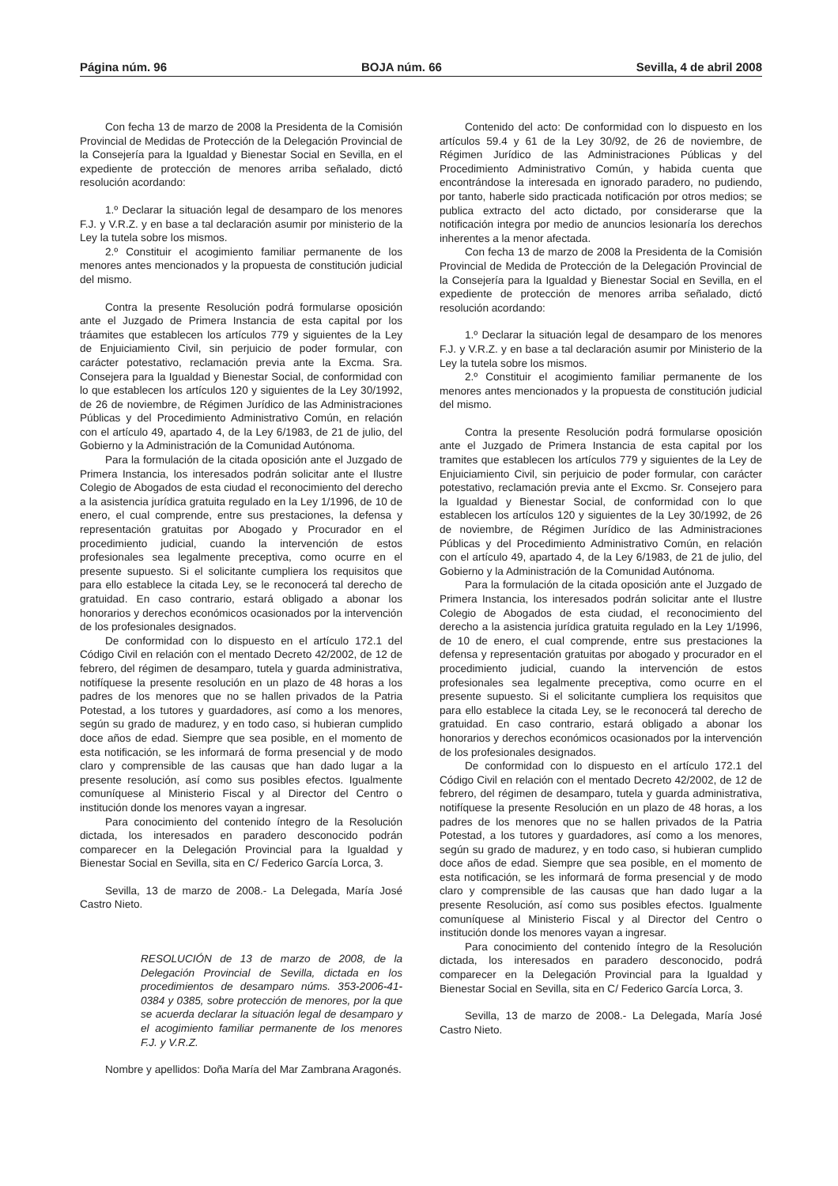Página núm. 96 BOJA núm. 66 Sevilla, 4 de abril 2008
Con fecha 13 de marzo de 2008 la Presidenta de la Comisión Provincial de Medidas de Protección de la Delegación Provincial de la Consejería para la Igualdad y Bienestar Social en Sevilla, en el expediente de protección de menores arriba señalado, dictó resolución acordando:
1.º Declarar la situación legal de desamparo de los menores F.J. y V.R.Z. y en base a tal declaración asumir por ministerio de la Ley la tutela sobre los mismos.
2.º Constituir el acogimiento familiar permanente de los menores antes mencionados y la propuesta de constitución judicial del mismo.
Contra la presente Resolución podrá formularse oposición ante el Juzgado de Primera Instancia de esta capital por los tráamites que establecen los artículos 779 y siguientes de la Ley de Enjuiciamiento Civil, sin perjuicio de poder formular, con carácter potestativo, reclamación previa ante la Excma. Sra. Consejera para la Igualdad y Bienestar Social, de conformidad con lo que establecen los artículos 120 y siguientes de la Ley 30/1992, de 26 de noviembre, de Régimen Jurídico de las Administraciones Públicas y del Procedimiento Administrativo Común, en relación con el artículo 49, apartado 4, de la Ley 6/1983, de 21 de julio, del Gobierno y la Administración de la Comunidad Autónoma.
Para la formulación de la citada oposición ante el Juzgado de Primera Instancia, los interesados podrán solicitar ante el Ilustre Colegio de Abogados de esta ciudad el reconocimiento del derecho a la asistencia jurídica gratuita regulado en la Ley 1/1996, de 10 de enero, el cual comprende, entre sus prestaciones, la defensa y representación gratuitas por Abogado y Procurador en el procedimiento judicial, cuando la intervención de estos profesionales sea legalmente preceptiva, como ocurre en el presente supuesto. Si el solicitante cumpliera los requisitos que para ello establece la citada Ley, se le reconocerá tal derecho de gratuidad. En caso contrario, estará obligado a abonar los honorarios y derechos económicos ocasionados por la intervención de los profesionales designados.
De conformidad con lo dispuesto en el artículo 172.1 del Código Civil en relación con el mentado Decreto 42/2002, de 12 de febrero, del régimen de desamparo, tutela y guarda administrativa, notifíquese la presente resolución en un plazo de 48 horas a los padres de los menores que no se hallen privados de la Patria Potestad, a los tutores y guardadores, así como a los menores, según su grado de madurez, y en todo caso, si hubieran cumplido doce años de edad. Siempre que sea posible, en el momento de esta notificación, se les informará de forma presencial y de modo claro y comprensible de las causas que han dado lugar a la presente resolución, así como sus posibles efectos. Igualmente comuníquese al Ministerio Fiscal y al Director del Centro o institución donde los menores vayan a ingresar.
Para conocimiento del contenido íntegro de la Resolución dictada, los interesados en paradero desconocido podrán comparecer en la Delegación Provincial para la Igualdad y Bienestar Social en Sevilla, sita en C/ Federico García Lorca, 3.
Sevilla, 13 de marzo de 2008.- La Delegada, María José Castro Nieto.
RESOLUCIÓN de 13 de marzo de 2008, de la Delegación Provincial de Sevilla, dictada en los procedimientos de desamparo núms. 353-2006-41-0384 y 0385, sobre protección de menores, por la que se acuerda declarar la situación legal de desamparo y el acogimiento familiar permanente de los menores F.J. y V.R.Z.
Nombre y apellidos: Doña María del Mar Zambrana Aragonés.
Contenido del acto: De conformidad con lo dispuesto en los artículos 59.4 y 61 de la Ley 30/92, de 26 de noviembre, de Régimen Jurídico de las Administraciones Públicas y del Procedimiento Administrativo Común, y habida cuenta que encontrándose la interesada en ignorado paradero, no pudiendo, por tanto, haberle sido practicada notificación por otros medios; se publica extracto del acto dictado, por considerarse que la notificación integra por medio de anuncios lesionaría los derechos inherentes a la menor afectada.
Con fecha 13 de marzo de 2008 la Presidenta de la Comisión Provincial de Medida de Protección de la Delegación Provincial de la Consejería para la Igualdad y Bienestar Social en Sevilla, en el expediente de protección de menores arriba señalado, dictó resolución acordando:
1.º Declarar la situación legal de desamparo de los menores F.J. y V.R.Z. y en base a tal declaración asumir por Ministerio de la Ley la tutela sobre los mismos.
2.º Constituir el acogimiento familiar permanente de los menores antes mencionados y la propuesta de constitución judicial del mismo.
Contra la presente Resolución podrá formularse oposición ante el Juzgado de Primera Instancia de esta capital por los tramites que establecen los artículos 779 y siguientes de la Ley de Enjuiciamiento Civil, sin perjuicio de poder formular, con carácter potestativo, reclamación previa ante el Excmo. Sr. Consejero para la Igualdad y Bienestar Social, de conformidad con lo que establecen los artículos 120 y siguientes de la Ley 30/1992, de 26 de noviembre, de Régimen Jurídico de las Administraciones Públicas y del Procedimiento Administrativo Común, en relación con el artículo 49, apartado 4, de la Ley 6/1983, de 21 de julio, del Gobierno y la Administración de la Comunidad Autónoma.
Para la formulación de la citada oposición ante el Juzgado de Primera Instancia, los interesados podrán solicitar ante el Ilustre Colegio de Abogados de esta ciudad, el reconocimiento del derecho a la asistencia jurídica gratuita regulado en la Ley 1/1996, de 10 de enero, el cual comprende, entre sus prestaciones la defensa y representación gratuitas por abogado y procurador en el procedimiento judicial, cuando la intervención de estos profesionales sea legalmente preceptiva, como ocurre en el presente supuesto. Si el solicitante cumpliera los requisitos que para ello establece la citada Ley, se le reconocerá tal derecho de gratuidad. En caso contrario, estará obligado a abonar los honorarios y derechos económicos ocasionados por la intervención de los profesionales designados.
De conformidad con lo dispuesto en el artículo 172.1 del Código Civil en relación con el mentado Decreto 42/2002, de 12 de febrero, del régimen de desamparo, tutela y guarda administrativa, notifíquese la presente Resolución en un plazo de 48 horas, a los padres de los menores que no se hallen privados de la Patria Potestad, a los tutores y guardadores, así como a los menores, según su grado de madurez, y en todo caso, si hubieran cumplido doce años de edad. Siempre que sea posible, en el momento de esta notificación, se les informará de forma presencial y de modo claro y comprensible de las causas que han dado lugar a la presente Resolución, así como sus posibles efectos. Igualmente comuníquese al Ministerio Fiscal y al Director del Centro o institución donde los menores vayan a ingresar.
Para conocimiento del contenido íntegro de la Resolución dictada, los interesados en paradero desconocido, podrá comparecer en la Delegación Provincial para la Igualdad y Bienestar Social en Sevilla, sita en C/ Federico García Lorca, 3.
Sevilla, 13 de marzo de 2008.- La Delegada, María José Castro Nieto.